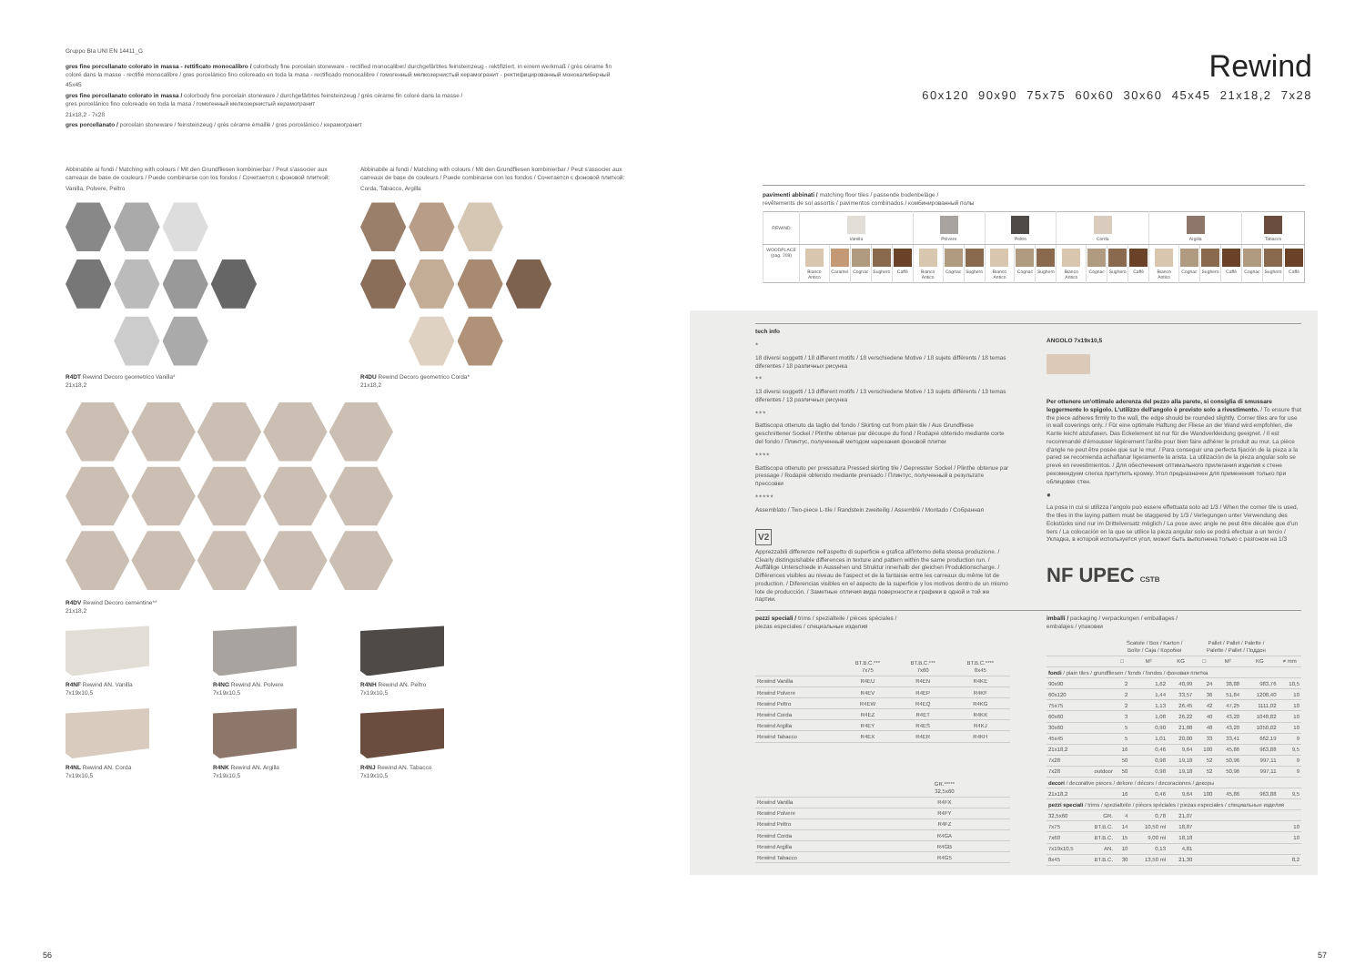Gruppo BIa UNI EN 14411_G
gres fine porcellanato colorato in massa - rettificato monocalibro / colorbody fine porcelain stoneware - rectified monocaliber/ durchgefärbtes feinsteinzeug - rektifiziert, in einem werkmaß / grès cérame fin coloré dans la masse - rectifié monocalibre / gres porcelánico fino coloreado en toda la masa - rectificado monocalibre / гомогенный мелкозернистый керамогранит - ректифицированный монокалиберный
45x45
gres fine porcellanato colorato in massa / colorbody fine porcelain stoneware / durchgefärbtes feinsteinzeug / grès cérame fin coloré dans la masse /
gres porcelánico fino coloreado en toda la masa / гомогенный мелкозернистый керамогранит
21x18,2 - 7x28
gres porcellanato / porcelain stoneware / feinsteinzeug / grès cérame émaillé / gres porcelánico / керамогранит
Abbinabile ai fondi / Matching with colours / Mit den Grundfliesen kombinierbar / Peut s'associer aux carreaux de base de couleurs / Puede combinarse con los fondos / Сочетается с фоновой плиткой:
Vanilla, Polvere, Peltro
R4DT Rewind Decoro geometrico Vanilla*
21x18,2
Abbinabile ai fondi / Matching with colours / Mit den Grundfliesen kombinierbar / Peut s'associer aux carreaux de base de couleurs / Puede combinarse con los fondos / Сочетается с фоновой плиткой:
Corda, Tabacco, Argilla
R4DU Rewind Decoro geometrico Corda*
21x18,2
R4DV Rewind Decoro cementine**
21x18,2
R4NF Rewind AN. Vanilla
7x19x10,5
R4NG Rewind AN. Polvere
7x19x10,5
R4NH Rewind AN. Peltro
7x19x10,5
R4NL Rewind AN. Corda
7x19x10,5
R4NK Rewind AN. Argilla
7x19x10,5
R4NJ Rewind AN. Tabacco
7x19x10,5
56
Rewind
60x120 90x90 75x75 60x60 30x60 45x45 21x18,2 7x28
pavimenti abbinati / matching floor tiles / passende bodenbeläge /
revêtements de sol assortis / pavimentos combinados / комбинированный полы
| REWIND | Vanilla | | | | | Polvere | | | Peltro | | | Corda | | | | Argilla | | | | Tabacco | | |
| WOODPLACE (pag. 208) | Bianco Antico | Caramel | Cognac | Sughero | Caffè | Bianco Antico | Cognac | Sughero | Bianco Antico | Cognac | Sughero | Bianco Antico | Cognac | Sughero | Caffè | Bianco Antico | Cognac | Sughero | Caffè | Cognac | Sughero | Caffè |
tech info
*
18 diversi soggetti / 18 different motifs / 18 verschiedene Motive / 18 sujets différents / 18 temas diferentes / 18 различных рисунка
**
13 diversi soggetti / 13 different motifs / 13 verschiedene Motive / 13 sujets différents / 13 temas diferentes / 13 различных рисунка
***
Battiscopa ottenuto da taglio del fondo / Skirting cut from plain tile / Aus Grundfliese geschnittener Sockel / Plinthe obtenue par découpe du fond / Rodapié obtenido mediante corte del fondo / Плинтус, полученный методом нарезания фоновой плитки
****
Battiscopa ottenuto per pressatura Pressed skirting tile / Gepresster Sockel / Plinthe obtenue par pressage / Rodapié obtenido mediante prensado / Плинтус, полученный в результате прессовки
*****
Assemblato / Two-piece L-tile / Randstein zweiteilig / Assemblé / Montado / Собранная
V2
Apprezzabili differenze nell'aspetto di superficie e grafica all'interno della stessa produzione. / Clearly distinguishable differences in texture and pattern within the same production run. / Auffällige Unterschiede in Aussehen und Struktur innerhalb der gleichen Produktionscharge. / Différences visibles au niveau de l'aspect et de la fantaisie entre les carreaux du même lot de production. / Diferencias visibles en el aspecto de la superficie y los motivos dentro de un mismo lote de producción. / Заметные отличия вида поверхности и графики в одной и той же партии.
ANGOLO 7x19x10,5
Per ottenere un'ottimale aderenza del pezzo alla parete, si consiglia di smussare leggermente lo spigolo. L'utilizzo dell'angolo è previsto solo a rivestimento. / To ensure that the piece adheres firmly to the wall, the edge should be rounded slightly. Corner tiles are for use in wall coverings only. / Für eine optimale Haftung der Fliese an der Wand wird empfohlen, die Kante leicht abzufasen. Das Eckelement ist nur für die Wandverkleidung geeignet. / Il est recommandé d'émousser légèrement l'arête pour bien faire adhérer le produit au mur. La pièce d'angle ne peut être posée que sur le mur. / Para conseguir una perfecta fijación de la pieza a la pared se recomienda achaflanar ligeramente la arista. La utilización de la pieza angular solo se prevé en revestimientos. / Для обеспечения оптимального прилегания изделия к стене рекомендуем слегка притупить кромку. Угол предназначен для применения только при облицовке стен.
●
La posa in cui si utilizza l'angolo può essere effettuata solo ad 1/3 / When the corner tile is used, the tiles in the laying pattern must be staggered by 1/3 / Verlegungen unter Verwendung des Eckstücks sind nur im Drittelversatz möglich / La pose avec angle ne peut être décalée que d'un tiers / La colocación en la que se utilice la pieza angular solo se podrá efectuar a un tercio / Укладка, в которой используется угол, может быть выполнена только с разгоном на 1/3
NF UPEC CSTB
pezzi speciali / trims / spezialteile / pièces spéciales /
piezas especiales / специальные изделия
| | BT.B.C.*** 7x75 | BT.B.C.*** 7x60 | BT.B.C.**** 8x45 |
| --- | --- | --- | --- |
| Rewind Vanilla | R4EU | R4EN | R4KE |
| Rewind Polvere | R4EV | R4EP | R4KF |
| Rewind Peltro | R4EW | R4EQ | R4KG |
| Rewind Corda | R4EZ | R4ET | R4KK |
| Rewind Argilla | R4EY | R4ES | R4KJ |
| Rewind Tabacco | R4EX | R4ER | R4KH |
| | GR.***** 32,5x60 | | |
| --- | --- | --- | --- |
| Rewind Vanilla | R4FX | | |
| Rewind Polvere | R4FY | | |
| Rewind Peltro | R4FZ | | |
| Rewind Corda | R4GA | | |
| Rewind Argilla | R4GB | | |
| Rewind Tabacco | R4G5 | | |
imballi / packaging / verpackungen / emballages /
embalajes / упаковки
| | | Scatole / Box / Karton / Boîte / Caja / Коробки | | | Pallet / Pallet / Palette / Palette / Pallet / Поддон | | | |
| --- | --- | --- | --- | --- | --- | --- | --- | --- |
| | | □ | M² | KG | □ | M² | KG | ≠ mm |
| fondi / plain tiles / grundfliesen / fonds / fondos / фоновая плитка | | | | | | | | |
| 90x90 | | 2 | 1,62 | 40,99 | 24 | 38,88 | 983,76 | 10,5 |
| 60x120 | | 2 | 1,44 | 33,57 | 36 | 51,84 | 1208,40 | 10 |
| 75x75 | | 2 | 1,13 | 26,45 | 42 | 47,25 | 1111,02 | 10 |
| 60x60 | | 3 | 1,08 | 26,22 | 40 | 43,20 | 1048,82 | 10 |
| 30x60 | | 5 | 0,90 | 21,88 | 48 | 43,20 | 1050,02 | 10 |
| 45x45 | | 5 | 1,01 | 20,00 | 33 | 33,41 | 662,19 | 9 |
| 21x18,2 | | 16 | 0,46 | 9,64 | 100 | 45,86 | 963,88 | 9,5 |
| 7x28 | | 50 | 0,98 | 19,18 | 52 | 50,96 | 997,11 | 9 |
| 7x28 | outdoor | 50 | 0,98 | 19,18 | 52 | 50,96 | 997,11 | 9 |
| decori / decorative pieces / dekore / décors / decoraciones / декоры | | | | | | | | |
| 21x18,2 | | 16 | 0,46 | 9,64 | 100 | 45,86 | 963,88 | 9,5 |
| pezzi speciali / trims / spezialteile / pièces spéciales / piezas especiales / специальные изделия | | | | | | | | |
| 32,5x60 | GR. | 4 | 0,78 | 21,07 | | | | |
| 7x75 | BT.B.C. | 14 | 10,50 ml | 18,87 | | | | 10 |
| 7x60 | BT.B.C. | 15 | 9,00 ml | 18,18 | | | | 10 |
| 7x19x10,5 | AN. | 10 | 0,13 | 4,81 | | | | |
| 8x45 | BT.B.C. | 30 | 13,50 ml | 21,30 | | | | 8,2 |
57